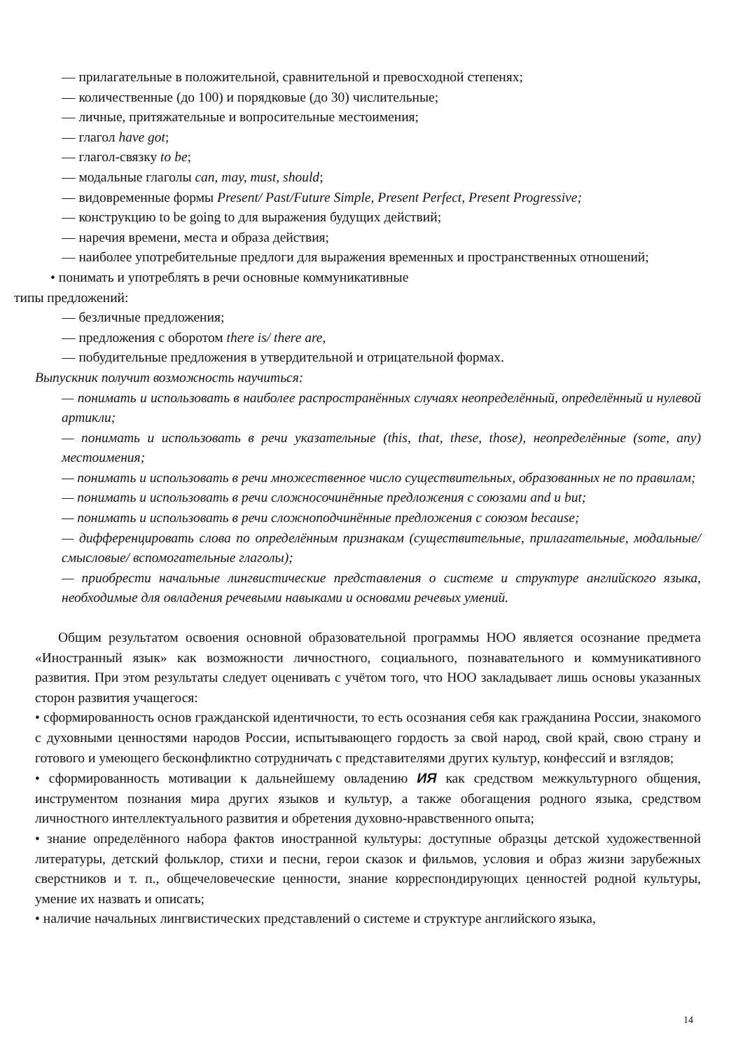— прилагательные в положительной, сравнительной и превосходной степенях;
— количественные (до 100) и порядковые (до 30) числительные;
— личные, притяжательные и вопросительные местоимения;
— глагол have got;
— глагол-связку to be;
— модальные глаголы can, may, must, should;
— видовременные формы Present/ Past/Future Simple, Present Perfect, Present Progressive;
— конструкцию to be going to для выражения будущих действий;
— наречия времени, места и образа действия;
— наиболее употребительные предлоги для выражения временных и пространственных отношений;
• понимать и употреблять в речи основные коммуникативные
типы предложений:
— безличные предложения;
— предложения с оборотом there is/ there are,
— побудительные предложения в утвердительной и отрицательной формах.
Выпускник получит возможность научиться:
— понимать и использовать в наиболее распространённых случаях неопределённый, определённый и нулевой артикли;
— понимать и использовать в речи указательные (this, that, these, those), неопределённые (some, any) местоимения;
— понимать и использовать в речи множественное число существительных, образованных не по правилам;
— понимать и использовать в речи сложносочинённые предложения с союзами and и but;
— понимать и использовать в речи сложноподчинённые предложения с союзом because;
— дифференцировать слова по определённым признакам (существительные, прилагательные, модальные/смысловые/ вспомогательные глаголы);
— приобрести начальные лингвистические представления о системе и структуре английского языка, необходимые для овладения речевыми навыками и основами речевых умений.
Общим результатом освоения основной образовательной программы НОО является осознание предмета «Иностранный язык» как возможности личностного, социального, познавательного и коммуникативного развития. При этом результаты следует оценивать с учётом того, что НОО закладывает лишь основы указанных сторон развития учащегося:
• сформированность основ гражданской идентичности, то есть осознания себя как гражданина России, знакомого с духовными ценностями народов России, испытывающего гордость за свой народ, свой край, свою страну и готового и умеющего бесконфликтно сотрудничать с представителями других культур, конфессий и взглядов;
• сформированность мотивации к дальнейшему овладению ИЯ как средством межкультурного общения, инструментом познания мира других языков и культур, а также обогащения родного языка, средством личностного интеллектуального развития и обретения духовно-нравственного опыта;
• знание определённого набора фактов иностранной культуры: доступные образцы детской художественной литературы, детский фольклор, стихи и песни, герои сказок и фильмов, условия и образ жизни зарубежных сверстников и т. п., общечеловеческие ценности, знание корреспондирующих ценностей родной культуры, умение их назвать и описать;
• наличие начальных лингвистических представлений о системе и структуре английского языка,
14